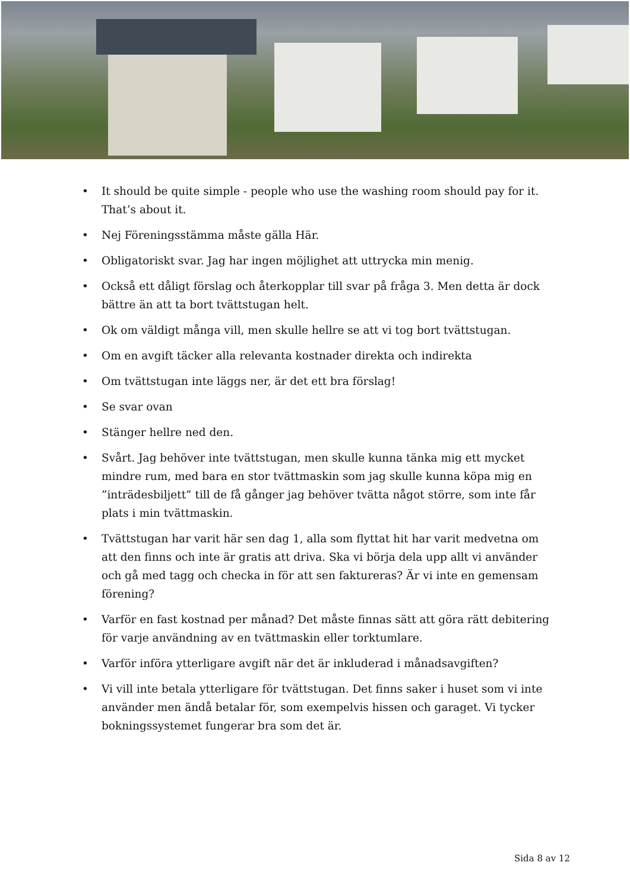• It should be quite simple - people who use the washing room should pay for it. That’s about it.
• Nej Föreningsstämma måste gälla Här.
• Obligatoriskt svar. Jag har ingen möjlighet att uttrycka min menig.
• Också ett dåligt förslag och återkopplar till svar på fråga 3. Men detta är dock bättre än att ta bort tvättstugan helt.
• Ok om väldigt många vill, men skulle hellre se att vi tog bort tvättstugan.
• Om en avgift täcker alla relevanta kostnader direkta och indirekta
• Om tvättstugan inte läggs ner, är det ett bra förslag!
• Se svar ovan
• Stänger hellre ned den.
• Svårt. Jag behöver inte tvättstugan, men skulle kunna tänka mig ett mycket mindre rum, med bara en stor tvättmaskin som jag skulle kunna köpa mig en ”inträdesbil­jett” till de få gånger jag behöver tvätta något större, som inte får plats i min tvätt­maskin.
• Tvättstugan har varit här sen dag 1, alla som flyttat hit har varit medvetna om att den finns och inte är gratis att driva. Ska vi börja dela upp allt vi använder och gå med tagg och checka in för att sen faktureras? Är vi inte en gemensam förening?
• Varför en fast kostnad per månad? Det måste finnas sätt att göra rätt debitering för varje användning av en tvättmaskin eller torktumlare.
• Varför införa ytterligare avgift när det är inkluderad i månadsavgiften?
• Vi vill inte betala ytterligare för tvättstugan. Det finns saker i huset som vi inte an­vänder men ändå betalar för, som exempelvis hissen och garaget. Vi tycker bok­ningssystemet fungerar bra som det är.
Sida 8 av 12